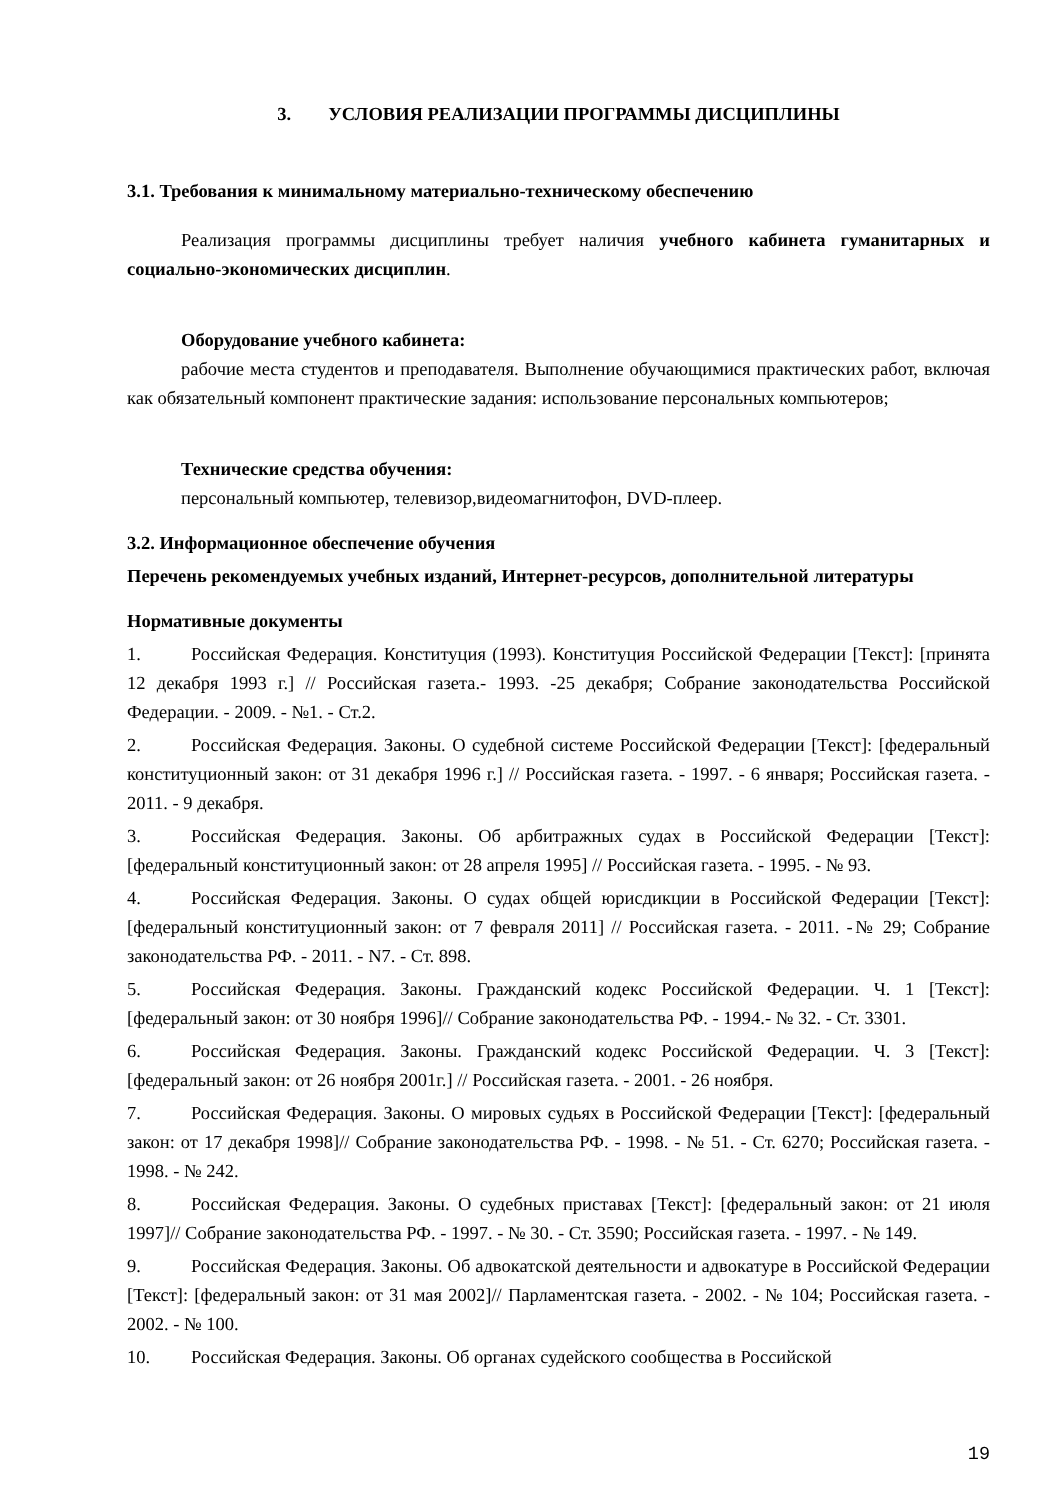3. УСЛОВИЯ РЕАЛИЗАЦИИ ПРОГРАММЫ ДИСЦИПЛИНЫ
3.1. Требования к минимальному материально-техническому обеспечению
Реализация программы дисциплины требует наличия учебного кабинета гуманитарных и социально-экономических дисциплин.
Оборудование учебного кабинета:
рабочие места студентов и преподавателя. Выполнение обучающимися практических работ, включая как обязательный компонент практические задания: использование персональных компьютеров;
Технические средства обучения:
персональный компьютер, телевизор,видеомагнитофон, DVD-плеер.
3.2. Информационное обеспечение обучения
Перечень рекомендуемых учебных изданий, Интернет-ресурсов, дополнительной литературы
Нормативные документы
1. Российская Федерация. Конституция (1993). Конституция Российской Федерации [Текст]: [принята 12 декабря 1993 г.] // Российская газета.- 1993. -25 декабря; Собрание законодательства Российской Федерации. - 2009. - №1. - Ст.2.
2. Российская Федерация. Законы. О судебной системе Российской Федерации [Текст]: [федеральный конституционный закон: от 31 декабря 1996 г.] // Российская газета. - 1997. - 6 января; Российская газета. - 2011. - 9 декабря.
3. Российская Федерация. Законы. Об арбитражных судах в Российской Федерации [Текст]: [федеральный конституционный закон: от 28 апреля 1995] // Российская газета. - 1995. - № 93.
4. Российская Федерация. Законы. О судах общей юрисдикции в Российской Федерации [Текст]: [федеральный конституционный закон: от 7 февраля 2011] // Российская газета. - 2011. -№ 29; Собрание законодательства РФ. - 2011. - N7. - Ст. 898.
5. Российская Федерация. Законы. Гражданский кодекс Российской Федерации. Ч. 1 [Текст]: [федеральный закон: от 30 ноября 1996]// Собрание законодательства РФ. - 1994.- № 32. - Ст. 3301.
6. Российская Федерация. Законы. Гражданский кодекс Российской Федерации. Ч. 3 [Текст]: [федеральный закон: от 26 ноября 2001г.] // Российская газета. - 2001. - 26 ноября.
7. Российская Федерация. Законы. О мировых судьях в Российской Федерации [Текст]: [федеральный закон: от 17 декабря 1998]// Собрание законодательства РФ. - 1998. - № 51. - Ст. 6270; Российская газета. - 1998. - № 242.
8. Российская Федерация. Законы. О судебных приставах [Текст]: [федеральный закон: от 21 июля 1997]// Собрание законодательства РФ. - 1997. - № 30. - Ст. 3590; Российская газета. - 1997. - № 149.
9. Российская Федерация. Законы. Об адвокатской деятельности и адвокатуре в Российской Федерации [Текст]: [федеральный закон: от 31 мая 2002]// Парламентская газета. - 2002. - № 104; Российская газета. - 2002. - № 100.
10. Российская Федерация. Законы. Об органах судейского сообщества в Российской
19